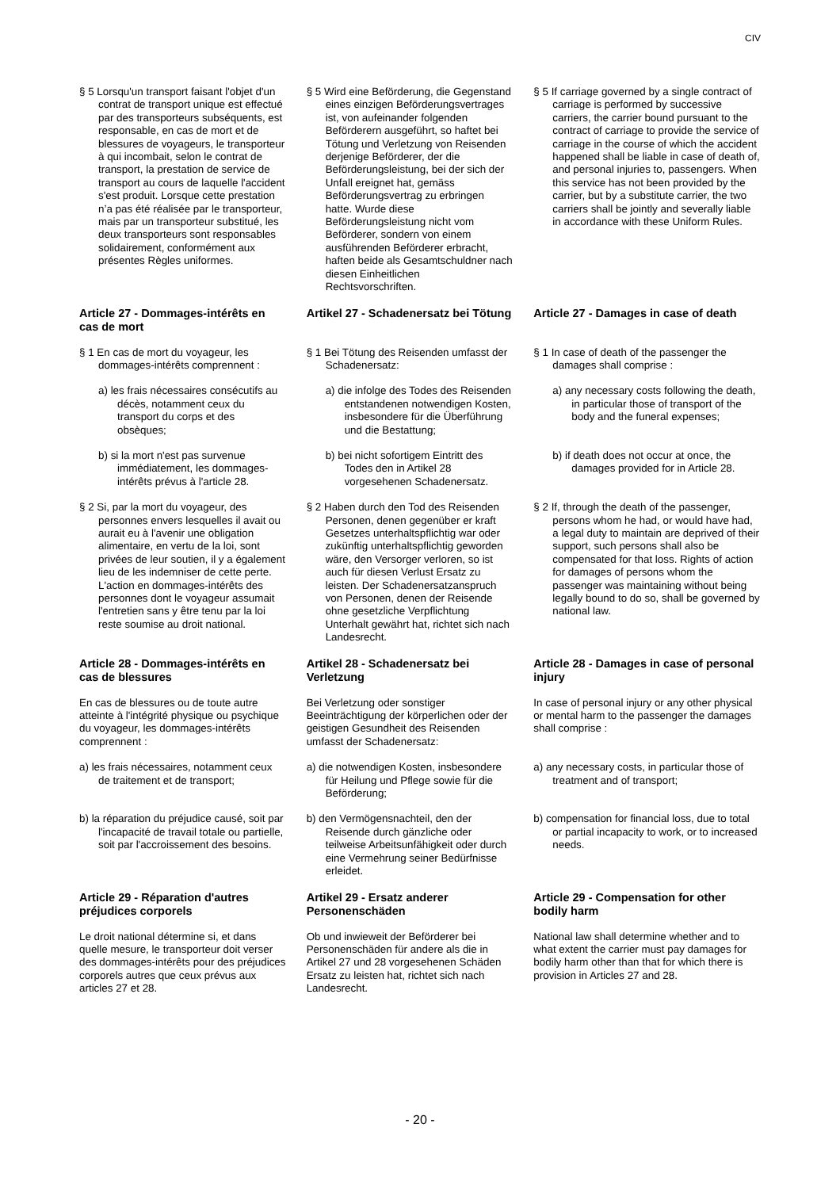CIV
| § 5 Lorsqu'un transport faisant l'objet d'un contrat de transport unique est effectué par des transporteurs subséquents, est responsable, en cas de mort et de blessures de voyageurs, le transporteur à qui incombait, selon le contrat de transport, la prestation de service de transport au cours de laquelle l'accident s'est produit. Lorsque cette prestation n’a pas été réalisée par le transporteur, mais par un transporteur substitué, les deux transporteurs sont responsables solidairement, conformément aux présentes Règles uniformes. | § 5 Wird eine Beförderung, die Gegenstand eines einzigen Beförderungsvertrages ist, von aufeinander folgenden Beförderern ausgeführt, so haftet bei Tötung und Verletzung von Reisenden derjenige Beförderer, der die Beförderungsleistung, bei der sich der Unfall ereignet hat, gemäss Beförderungsvertrag zu erbringen hatte. Wurde diese Beförderungsleistung nicht vom Beförderer, sondern von einem ausführenden Beförderer erbracht, haften beide als Gesamtschuldner nach diesen Einheitlichen Rechtsvorschriften. | § 5 If carriage governed by a single contract of carriage is performed by successive carriers, the carrier bound pursuant to the contract of carriage to provide the service of carriage in the course of which the accident happened shall be liable in case of death of, and personal injuries to, passengers. When this service has not been provided by the carrier, but by a substitute carrier, the two carriers shall be jointly and severally liable in accordance with these Uniform Rules. |
| Article 27 - Dommages-intérêts en cas de mort | Artikel 27 - Schadenersatz bei Tötung | Article 27 - Damages in case of death |
| § 1 En cas de mort du voyageur, les dommages-intérêts comprennent : | § 1 Bei Tötung des Reisenden umfasst der Schadenersatz: | § 1 In case of death of the passenger the damages shall comprise : |
| a) les frais nécessaires consécutifs au décès, notamment ceux du transport du corps et des obsèques; | a) die infolge des Todes des Reisenden entstandenen notwendigen Kosten, insbesondere für die Überführung und die Bestattung; | a) any necessary costs following the death, in particular those of transport of the body and the funeral expenses; |
| b) si la mort n'est pas survenue immédiatement, les dommages-intérêts prévus à l'article 28. | b) bei nicht sofortigem Eintritt des Todes den in Artikel 28 vorgesehenen Schadenersatz. | b) if death does not occur at once, the damages provided for in Article 28. |
| § 2 Si, par la mort du voyageur, des personnes envers lesquelles il avait ou aurait eu à l'avenir une obligation alimentaire, en vertu de la loi, sont privées de leur soutien, il y a également lieu de les indemniser de cette perte. L'action en dommages-intérêts des personnes dont le voyageur assumait l'entretien sans y être tenu par la loi reste soumise au droit national. | § 2 Haben durch den Tod des Reisenden Personen, denen gegenüber er kraft Gesetzes unterhaltspflichtig war oder zukünftig unterhaltspflichtig geworden wäre, den Versorger verloren, so ist auch für diesen Verlust Ersatz zu leisten. Der Schadenersatzanspruch von Personen, denen der Reisende ohne gesetzliche Verpflichtung Unterhalt gewährt hat, richtet sich nach Landesrecht. | § 2 If, through the death of the passenger, persons whom he had, or would have had, a legal duty to maintain are deprived of their support, such persons shall also be compensated for that loss. Rights of action for damages of persons whom the passenger was maintaining without being legally bound to do so, shall be governed by national law. |
| Article 28 - Dommages-intérêts en cas de blessures | Artikel 28 - Schadenersatz bei Verletzung | Article 28 - Damages in case of personal injury |
| En cas de blessures ou de toute autre atteinte à l'intégrité physique ou psychique du voyageur, les dommages-intérêts comprennent : | Bei Verletzung oder sonstiger Beeinträchtigung der körperlichen oder der geistigen Gesundheit des Reisenden umfasst der Schadenersatz: | In case of personal injury or any other physical or mental harm to the passenger the damages shall comprise : |
| a) les frais nécessaires, notamment ceux de traitement et de transport; | a) die notwendigen Kosten, insbesondere für Heilung und Pflege sowie für die Beförderung; | a) any necessary costs, in particular those of treatment and of transport; |
| b) la réparation du préjudice causé, soit par l'incapacité de travail totale ou partielle, soit par l'accroissement des besoins. | b) den Vermögensnachteil, den der Reisende durch gänzliche oder teilweise Arbeitsunfähigkeit oder durch eine Vermehrung seiner Bedürfnisse erleidet. | b) compensation for financial loss, due to total or partial incapacity to work, or to increased needs. |
| Article 29 - Réparation d'autres préjudices corporels | Artikel 29 - Ersatz anderer Personenschäden | Article 29 - Compensation for other bodily harm |
| Le droit national détermine si, et dans quelle mesure, le transporteur doit verser des dommages-intérêts pour des préjudices corporels autres que ceux prévus aux articles 27 et 28. | Ob und inwieweit der Beförderer bei Personenschäden für andere als die in Artikel 27 und 28 vorgesehenen Schäden Ersatz zu leisten hat, richtet sich nach Landesrecht. | National law shall determine whether and to what extent the carrier must pay damages for bodily harm other than that for which there is provision in Articles 27 and 28. |
- 20 -